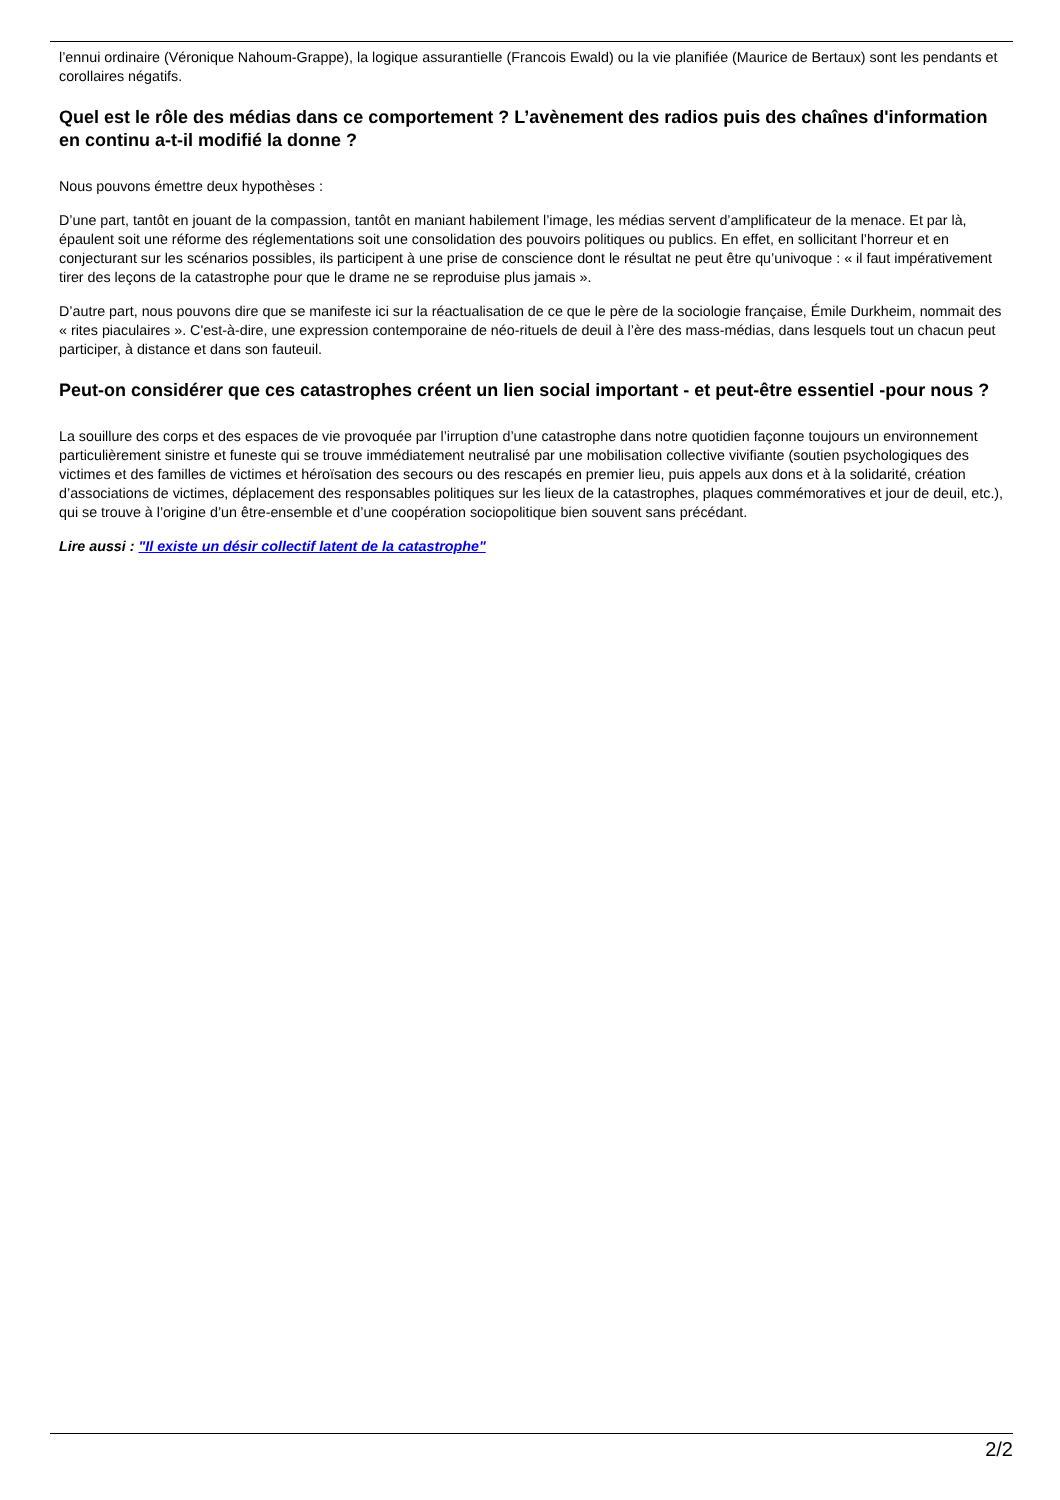l’ennui ordinaire (Véronique Nahoum-Grappe), la logique assurantielle (Francois Ewald) ou la vie planifiée (Maurice de Bertaux) sont les pendants et corollaires négatifs.
Quel est le rôle des médias dans ce comportement ? L’avènement des radios puis des chaînes d'information en continu a-t-il modifié la donne ?
Nous pouvons émettre deux hypothèses :
D’une part, tantôt en jouant de la compassion, tantôt en maniant habilement l’image, les médias servent d’amplificateur de la menace. Et par là, épaulent soit une réforme des réglementations soit une consolidation des pouvoirs politiques ou publics. En effet, en sollicitant l’horreur et en conjecturant sur les scénarios possibles, ils participent à une prise de conscience dont le résultat ne peut être qu’univoque : « il faut impérativement tirer des leçons de la catastrophe pour que le drame ne se reproduise plus jamais ».
D’autre part, nous pouvons dire que se manifeste ici sur la réactualisation de ce que le père de la sociologie française, Émile Durkheim, nommait des « rites piaculaires ». C'est-à-dire, une expression contemporaine de néo-rituels de deuil à l’ère des mass-médias, dans lesquels tout un chacun peut participer, à distance et dans son fauteuil.
Peut-on considérer que ces catastrophes créent un lien social important - et peut-être essentiel -pour nous ?
La souillure des corps et des espaces de vie provoquée par l’irruption d’une catastrophe dans notre quotidien façonne toujours un environnement particulièrement sinistre et funeste qui se trouve immédiatement neutralisé par une mobilisation collective vivifiante (soutien psychologiques des victimes et des familles de victimes et héroïsation des secours ou des rescapés en premier lieu, puis appels aux dons et à la solidarité, création d’associations de victimes, déplacement des responsables politiques sur les lieux de la catastrophes, plaques commémoratives et jour de deuil, etc.), qui se trouve à l’origine d’un être-ensemble et d’une coopération sociopolitique bien souvent sans précédant.
Lire aussi : "Il existe un désir collectif latent de la catastrophe"
2/2